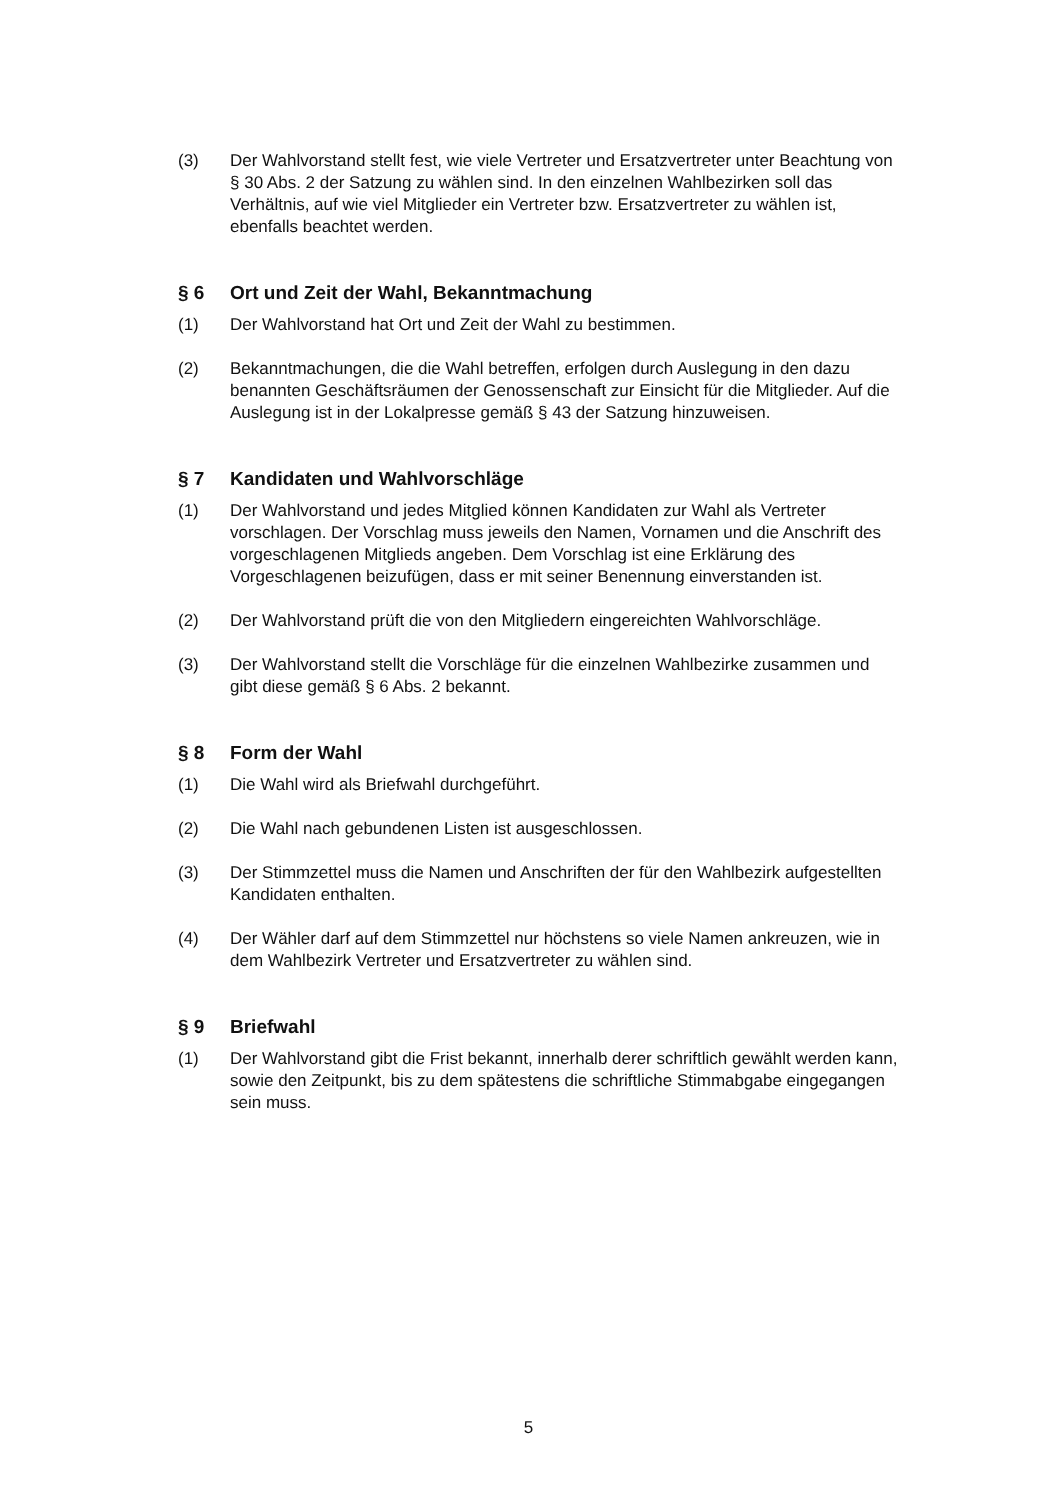(3) Der Wahlvorstand stellt fest, wie viele Vertreter und Ersatzvertreter unter Beachtung von § 30 Abs. 2 der Satzung zu wählen sind. In den einzelnen Wahlbezirken soll das Verhältnis, auf wie viel Mitglieder ein Vertreter bzw. Ersatzvertreter zu wählen ist, ebenfalls beachtet werden.
§ 6 Ort und Zeit der Wahl, Bekanntmachung
(1) Der Wahlvorstand hat Ort und Zeit der Wahl zu bestimmen.
(2) Bekanntmachungen, die die Wahl betreffen, erfolgen durch Auslegung in den dazu benannten Geschäftsräumen der Genossenschaft zur Einsicht für die Mitglieder. Auf die Auslegung ist in der Lokalpresse gemäß § 43 der Satzung hinzuweisen.
§ 7 Kandidaten und Wahlvorschläge
(1) Der Wahlvorstand und jedes Mitglied können Kandidaten zur Wahl als Vertreter vorschlagen. Der Vorschlag muss jeweils den Namen, Vornamen und die Anschrift des vorgeschlagenen Mitglieds angeben. Dem Vorschlag ist eine Erklärung des Vorgeschlagenen beizufügen, dass er mit seiner Benennung einverstanden ist.
(2) Der Wahlvorstand prüft die von den Mitgliedern eingereichten Wahlvorschläge.
(3) Der Wahlvorstand stellt die Vorschläge für die einzelnen Wahlbezirke zusammen und gibt diese gemäß § 6 Abs. 2 bekannt.
§ 8 Form der Wahl
(1) Die Wahl wird als Briefwahl durchgeführt.
(2) Die Wahl nach gebundenen Listen ist ausgeschlossen.
(3) Der Stimmzettel muss die Namen und Anschriften der für den Wahlbezirk aufgestellten Kandidaten enthalten.
(4) Der Wähler darf auf dem Stimmzettel nur höchstens so viele Namen ankreuzen, wie in dem Wahlbezirk Vertreter und Ersatzvertreter zu wählen sind.
§ 9 Briefwahl
(1) Der Wahlvorstand gibt die Frist bekannt, innerhalb derer schriftlich gewählt werden kann, sowie den Zeitpunkt, bis zu dem spätestens die schriftliche Stimmabgabe eingegangen sein muss.
5